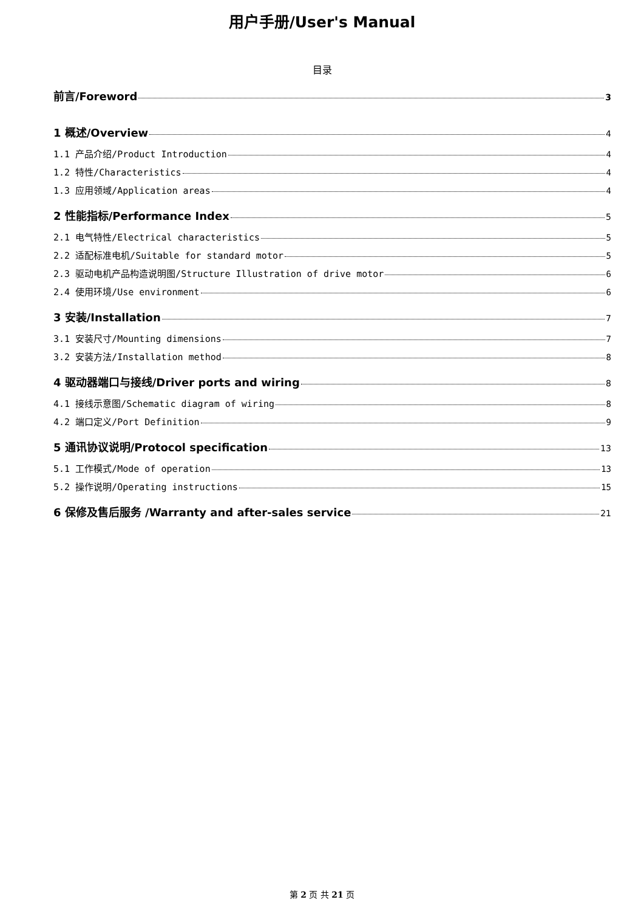用户手册/User's Manual
目录
前言/Foreword 3
1 概述/Overview 4
1.1 产品介绍/Product Introduction 4
1.2 特性/Characteristics 4
1.3 应用领域/Application areas 4
2 性能指标/Performance Index 5
2.1 电气特性/Electrical characteristics 5
2.2 适配标准电机/Suitable for standard motor 5
2.3 驱动电机产品构造说明图/Structure Illustration of drive motor 6
2.4 使用环境/Use environment 6
3 安装/Installation 7
3.1 安装尺寸/Mounting dimensions 7
3.2 安装方法/Installation method 8
4 驱动器端口与接线/Driver ports and wiring 8
4.1 接线示意图/Schematic diagram of wiring 8
4.2 端口定义/Port Definition 9
5 通讯协议说明/Protocol specification 13
5.1 工作模式/Mode of operation 13
5.2 操作说明/Operating instructions 15
6 保修及售后服务 /Warranty and after-sales service 21
第 2 页 共 21 页